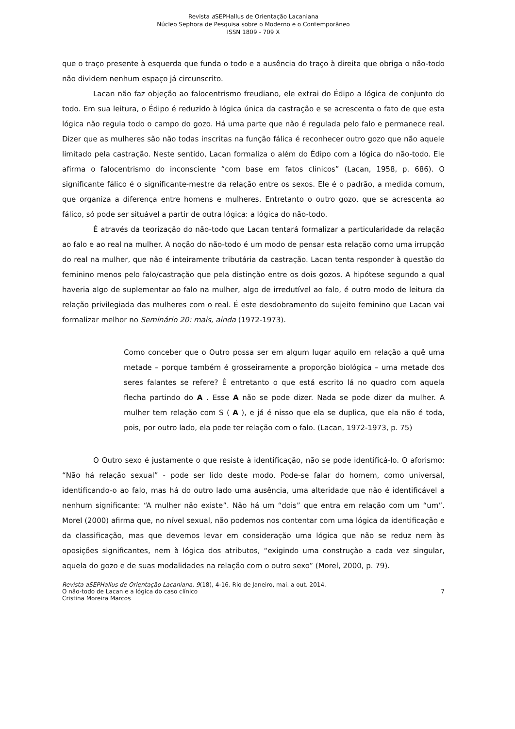Revista a SEPHallus de Orientação Lacaniana
Núcleo Sephora de Pesquisa sobre o Moderno e o Contemporâneo
ISSN 1809 - 709 X
que o traço presente à esquerda que funda o todo e a ausência do traço à direita que obriga o não-todo não dividem nenhum espaço já circunscrito.
Lacan não faz objeção ao falocentrismo freudiano, ele extrai do Édipo a lógica de conjunto do todo. Em sua leitura, o Édipo é reduzido à lógica única da castração e se acrescenta o fato de que esta lógica não regula todo o campo do gozo. Há uma parte que não é regulada pelo falo e permanece real. Dizer que as mulheres são não todas inscritas na função fálica é reconhecer outro gozo que não aquele limitado pela castração. Neste sentido, Lacan formaliza o além do Édipo com a lógica do não-todo. Ele afirma o falocentrismo do inconsciente “com base em fatos clínicos” (Lacan, 1958, p. 686). O significante fálico é o significante-mestre da relação entre os sexos. Ele é o padrão, a medida comum, que organiza a diferença entre homens e mulheres. Entretanto o outro gozo, que se acrescenta ao fálico, só pode ser situável a partir de outra lógica: a lógica do não-todo.
É através da teorização do não-todo que Lacan tentará formalizar a particularidade da relação ao falo e ao real na mulher. A noção do não-todo é um modo de pensar esta relação como uma irrupção do real na mulher, que não é inteiramente tributária da castração. Lacan tenta responder à questão do feminino menos pelo falo/castração que pela distinção entre os dois gozos. A hipótese segundo a qual haveria algo de suplementar ao falo na mulher, algo de irredutível ao falo, é outro modo de leitura da relação privilegiada das mulheres com o real. É este desdobramento do sujeito feminino que Lacan vai formalizar melhor no Seminário 20: mais, ainda (1972-1973).
Como conceber que o Outro possa ser em algum lugar aquilo em relação a quê uma metade – porque também é grosseiramente a proporção biológica – uma metade dos seres falantes se refere? É entretanto o que está escrito lá no quadro com aquela flecha partindo do A . Esse A não se pode dizer. Nada se pode dizer da mulher. A mulher tem relação com S ( A ), e já é nisso que ela se duplica, que ela não é toda, pois, por outro lado, ela pode ter relação com o falo. (Lacan, 1972-1973, p. 75)
O Outro sexo é justamente o que resiste à identificação, não se pode identificá-lo. O aforismo: “Não há relação sexual” - pode ser lido deste modo. Pode-se falar do homem, como universal, identificando-o ao falo, mas há do outro lado uma ausência, uma alteridade que não é identificável a nenhum significante: “A mulher não existe”. Não há um “dois” que entra em relação com um “um”. Morel (2000) afirma que, no nível sexual, não podemos nos contentar com uma lógica da identificação e da classificação, mas que devemos levar em consideração uma lógica que não se reduz nem às oposições significantes, nem à lógica dos atributos, “exigindo uma construção a cada vez singular, aquela do gozo e de suas modalidades na relação com o outro sexo” (Morel, 2000, p. 79).
Revista aSEPHallus de Orientação Lacaniana, 9(18), 4-16. Rio de Janeiro, mai. a out. 2014.
O não-todo de Lacan e a lógica do caso clínico 7
Cristina Moreira Marcos